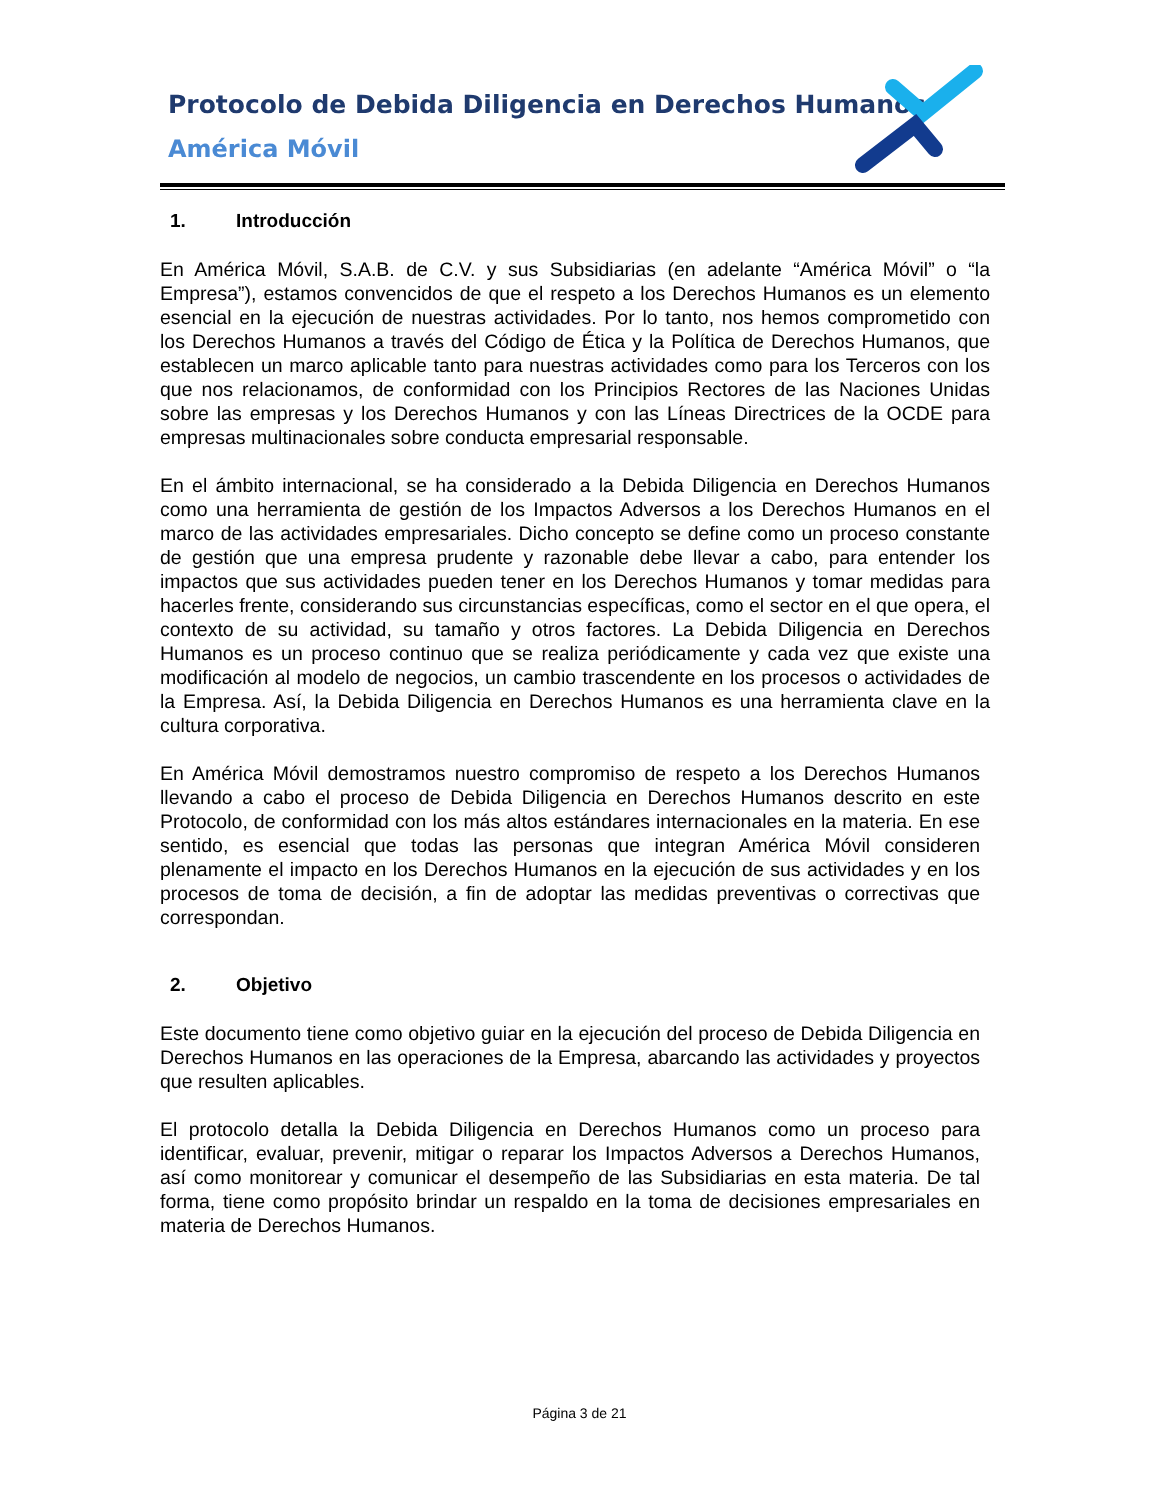Protocolo de Debida Diligencia en Derechos Humanos
América Móvil
1. Introducción
En América Móvil, S.A.B. de C.V. y sus Subsidiarias (en adelante “América Móvil” o “la Empresa”), estamos convencidos de que el respeto a los Derechos Humanos es un elemento esencial en la ejecución de nuestras actividades. Por lo tanto, nos hemos comprometido con los Derechos Humanos a través del Código de Ética y la Política de Derechos Humanos, que establecen un marco aplicable tanto para nuestras actividades como para los Terceros con los que nos relacionamos, de conformidad con los Principios Rectores de las Naciones Unidas sobre las empresas y los Derechos Humanos y con las Líneas Directrices de la OCDE para empresas multinacionales sobre conducta empresarial responsable.
En el ámbito internacional, se ha considerado a la Debida Diligencia en Derechos Humanos como una herramienta de gestión de los Impactos Adversos a los Derechos Humanos en el marco de las actividades empresariales. Dicho concepto se define como un proceso constante de gestión que una empresa prudente y razonable debe llevar a cabo, para entender los impactos que sus actividades pueden tener en los Derechos Humanos y tomar medidas para hacerles frente, considerando sus circunstancias específicas, como el sector en el que opera, el contexto de su actividad, su tamaño y otros factores. La Debida Diligencia en Derechos Humanos es un proceso continuo que se realiza periódicamente y cada vez que existe una modificación al modelo de negocios, un cambio trascendente en los procesos o actividades de la Empresa. Así, la Debida Diligencia en Derechos Humanos es una herramienta clave en la cultura corporativa.
En América Móvil demostramos nuestro compromiso de respeto a los Derechos Humanos llevando a cabo el proceso de Debida Diligencia en Derechos Humanos descrito en este Protocolo, de conformidad con los más altos estándares internacionales en la materia. En ese sentido, es esencial que todas las personas que integran América Móvil consideren plenamente el impacto en los Derechos Humanos en la ejecución de sus actividades y en los procesos de toma de decisión, a fin de adoptar las medidas preventivas o correctivas que correspondan.
2. Objetivo
Este documento tiene como objetivo guiar en la ejecución del proceso de Debida Diligencia en Derechos Humanos en las operaciones de la Empresa, abarcando las actividades y proyectos que resulten aplicables.
El protocolo detalla la Debida Diligencia en Derechos Humanos como un proceso para identificar, evaluar, prevenir, mitigar o reparar los Impactos Adversos a Derechos Humanos, así como monitorear y comunicar el desempeño de las Subsidiarias en esta materia. De tal forma, tiene como propósito brindar un respaldo en la toma de decisiones empresariales en materia de Derechos Humanos.
Página 3 de 21